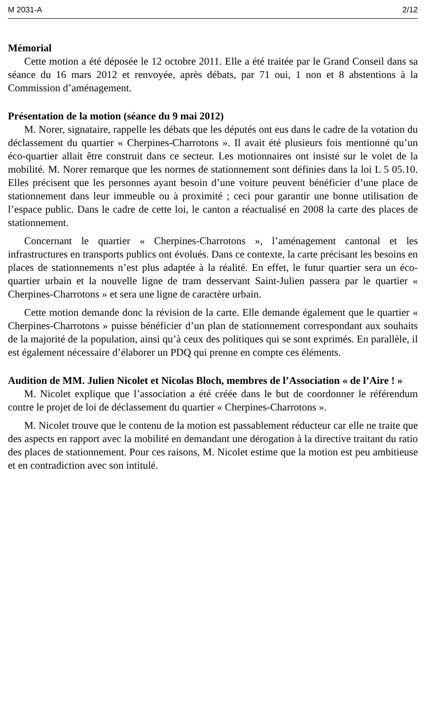M 2031-A 2/12
Mémorial
Cette motion a été déposée le 12 octobre 2011. Elle a été traitée par le Grand Conseil dans sa séance du 16 mars 2012 et renvoyée, après débats, par 71 oui, 1 non et 8 abstentions à la Commission d’aménagement.
Présentation de la motion (séance du 9 mai 2012)
M. Norer, signataire, rappelle les débats que les députés ont eus dans le cadre de la votation du déclassement du quartier « Cherpines-Charrotons ». Il avait été plusieurs fois mentionné qu’un éco-quartier allait être construit dans ce secteur. Les motionnaires ont insisté sur le volet de la mobilité. M. Norer remarque que les normes de stationnement sont définies dans la loi L 5 05.10. Elles précisent que les personnes ayant besoin d’une voiture peuvent bénéficier d’une place de stationnement dans leur immeuble ou à proximité ; ceci pour garantir une bonne utilisation de l’espace public. Dans le cadre de cette loi, le canton a réactualisé en 2008 la carte des places de stationnement.
Concernant le quartier « Cherpines-Charrotons », l’aménagement cantonal et les infrastructures en transports publics ont évolués. Dans ce contexte, la carte précisant les besoins en places de stationnements n’est plus adaptée à la réalité. En effet, le futur quartier sera un éco-quartier urbain et la nouvelle ligne de tram desservant Saint-Julien passera par le quartier « Cherpines-Charrotons » et sera une ligne de caractère urbain.
Cette motion demande donc la révision de la carte. Elle demande également que le quartier « Cherpines-Charrotons » puisse bénéficier d’un plan de stationnement correspondant aux souhaits de la majorité de la population, ainsi qu’à ceux des politiques qui se sont exprimés. En parallèle, il est également nécessaire d’élaborer un PDQ qui prenne en compte ces éléments.
Audition de MM. Julien Nicolet et Nicolas Bloch, membres de l’Association « de l’Aire ! »
M. Nicolet explique que l’association a été créée dans le but de coordonner le référendum contre le projet de loi de déclassement du quartier « Cherpines-Charrotons ».
M. Nicolet trouve que le contenu de la motion est passablement réducteur car elle ne traite que des aspects en rapport avec la mobilité en demandant une dérogation à la directive traitant du ratio des places de stationnement. Pour ces raisons, M. Nicolet estime que la motion est peu ambitieuse et en contradiction avec son intitulé.